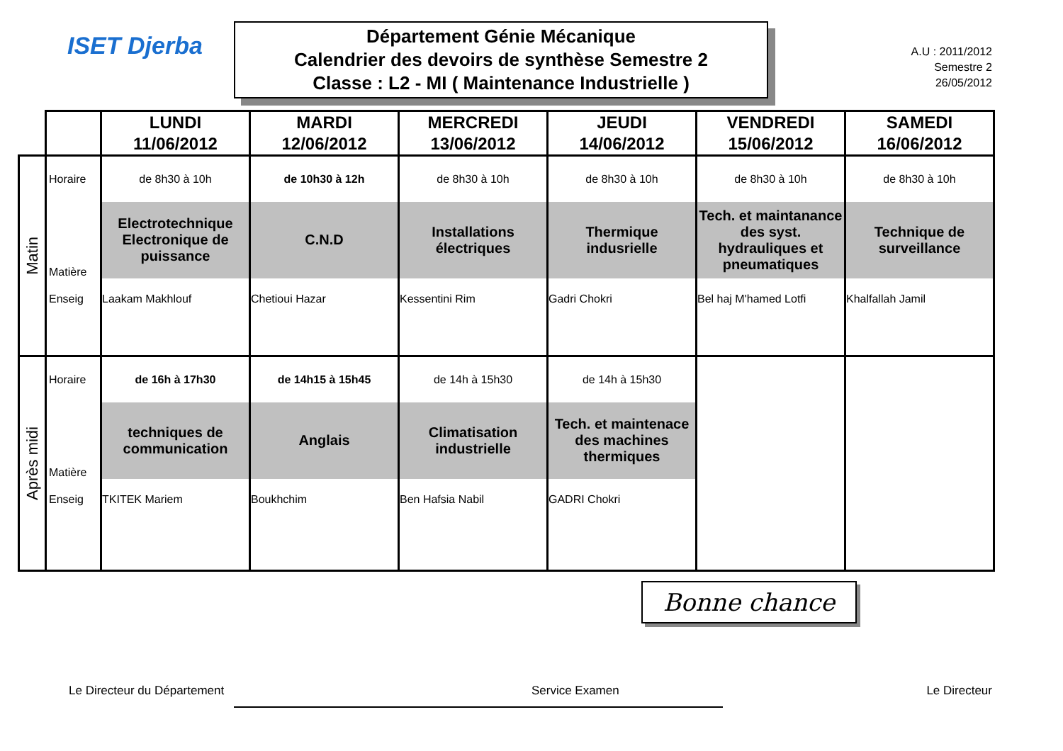ISET Djerba
Département Génie Mécanique
Calendrier des devoirs de synthèse Semestre 2
Classe : L2 - MI ( Maintenance Industrielle )
A.U : 2011/2012
Semestre 2
26/05/2012
| | | LUNDI 11/06/2012 | MARDI 12/06/2012 | MERCREDI 13/06/2012 | JEUDI 14/06/2012 | VENDREDI 15/06/2012 | SAMEDI 16/06/2012 |
| Matin | Horaire | de 8h30 à 10h | de 10h30 à 12h | de 8h30 à 10h | de 8h30 à 10h | de 8h30 à 10h | de 8h30 à 10h |
| | Matière | Electrotechnique Electronique de puissance | C.N.D | Installations électriques | Thermique indusrielle | Tech. et maintanance des syst. hydrauliques et pneumatiques | Technique de surveillance |
| | Enseig | Laakam Makhlouf | Chetioui Hazar | Kessentini Rim | Gadri Chokri | Bel haj M'hamed Lotfi | Khalfallah Jamil |
| Après midi | Horaire | de 16h à 17h30 | de 14h15 à 15h45 | de 14h à 15h30 | de 14h à 15h30 | | |
| | Matière | techniques de communication | Anglais | Climatisation industrielle | Tech. et maintenace des machines thermiques | | |
| | Enseig | TKITEK Mariem | Boukhchim | Ben Hafsia Nabil | GADRI Chokri | | |
Bonne chance
Le Directeur du Département Service Examen Le Directeur